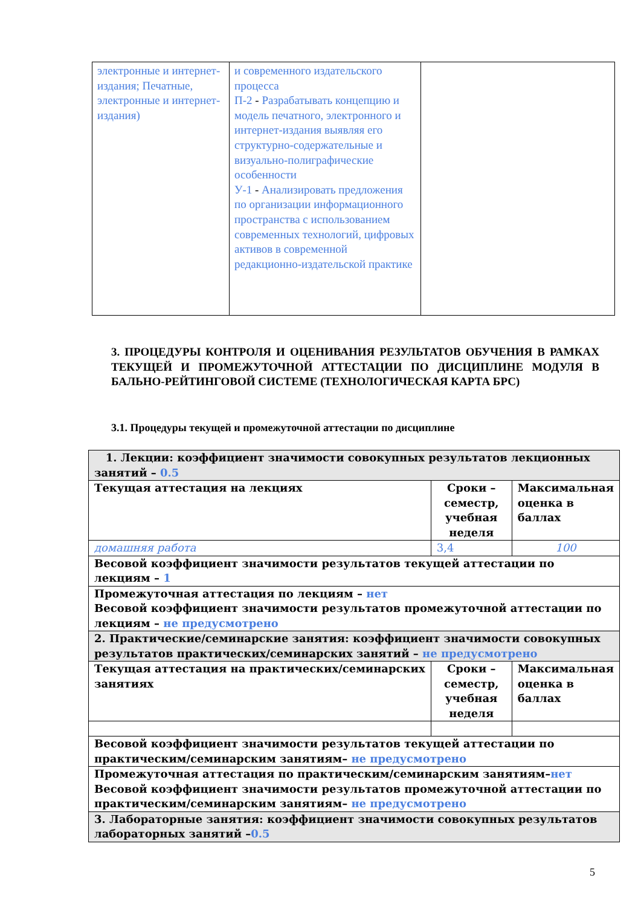| электронные и интернет-издания; Печатные, электронные и интернет-издания) | и современного издательского процесса П-2 - Разрабатывать концепцию и модель печатного, электронного и интернет-издания выявляя его структурно-содержательные и визуально-полиграфические особенности У-1 - Анализировать предложения по организации информационного пространства с использованием современных технологий, цифровых активов в современной редакционно-издательской практике | |
3. ПРОЦЕДУРЫ КОНТРОЛЯ И ОЦЕНИВАНИЯ РЕЗУЛЬТАТОВ ОБУЧЕНИЯ В РАМКАХ ТЕКУЩЕЙ И ПРОМЕЖУТОЧНОЙ АТТЕСТАЦИИ ПО ДИСЦИПЛИНЕ МОДУЛЯ В БАЛЬНО-РЕЙТИНГОВОЙ СИСТЕМЕ (ТЕХНОЛОГИЧЕСКАЯ КАРТА БРС)
3.1. Процедуры текущей и промежуточной аттестации по дисциплине
| 1. Лекции: коэффициент значимости совокупных результатов лекционных занятий – 0.5 | | |
| Текущая аттестация на лекциях | Сроки – семестр, учебная неделя | Максимальная оценка в баллах |
| домашняя работа | 3,4 | 100 |
| Весовой коэффициент значимости результатов текущей аттестации по лекциям – 1 | | |
| Промежуточная аттестация по лекциям – нет Весовой коэффициент значимости результатов промежуточной аттестации по лекциям – не предусмотрено | | |
| 2. Практические/семинарские занятия: коэффициент значимости совокупных результатов практических/семинарских занятий – не предусмотрено | | |
| Текущая аттестация на практических/семинарских занятиях | Сроки – семестр, учебная неделя | Максимальная оценка в баллах |
| Весовой коэффициент значимости результатов текущей аттестации по практическим/семинарским занятиям– не предусмотрено | | |
| Промежуточная аттестация по практическим/семинарским занятиям– нет Весовой коэффициент значимости результатов промежуточной аттестации по практическим/семинарским занятиям– не предусмотрено | | |
| 3. Лабораторные занятия: коэффициент значимости совокупных результатов лабораторных занятий – 0.5 | | |
5